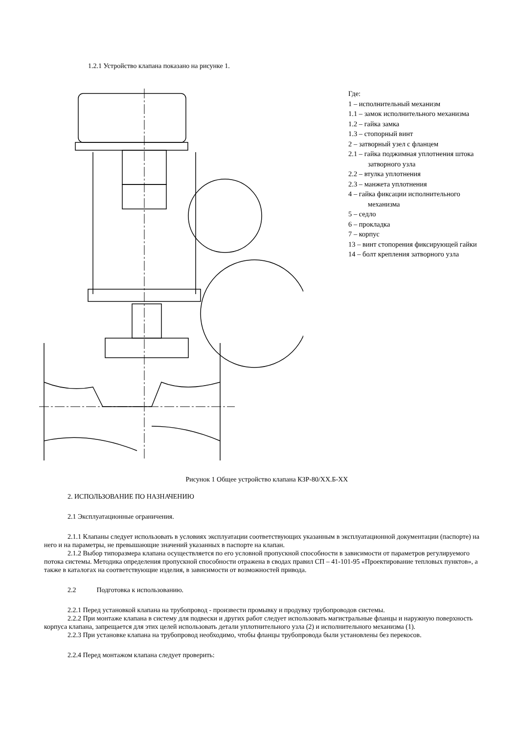1.2.1 Устройство клапана показано на рисунке 1.
Где:
1 – исполнительный механизм
1.1 – замок исполнительного механизма
1.2 – гайка замка
1.3 – стопорный винт
2 – затворный узел с фланцем
2.1 – гайка поджимная уплотнения штока
затворного узла
2.2 – втулка уплотнения
2.3 – манжета уплотнения
4 – гайка фиксации исполнительного
механизма
5 – седло
6 – прокладка
7 – корпус
13 – винт стопорения фиксирующей гайки
14 – болт крепления затворного узла
Рисунок 1 Общее устройство клапана КЗР-80/ХХ.Б-ХХ
2. ИСПОЛЬЗОВАНИЕ ПО НАЗНАЧЕНИЮ
2.1 Эксплуатационные ограничения.
2.1.1 Клапаны следует использовать в условиях эксплуатации соответствующих указанным в эксплуатационной документации (паспорте) на него и на параметры, не превышающие значений указанных в паспорте на клапан.
2.1.2 Выбор типоразмера клапана осуществляется по его условной пропускной способности в зависимости от параметров регулируемого потока системы. Методика определения пропускной способности отражена в сводах правил СП – 41-101-95 «Проектирование тепловых пунктов», а также в каталогах на соответствующие изделия, в зависимости от возможностей привода.
2.2 Подготовка к использованию.
2.2.1 Перед установкой клапана на трубопровод - произвести промывку и продувку трубопроводов системы.
2.2.2 При монтаже клапана в систему для подвески и других работ следует использовать магистральные фланцы и наружную поверхность корпуса клапана, запрещается для этих целей использовать детали уплотнительного узла (2) и исполнительного механизма (1).
2.2.3 При установке клапана на трубопровод необходимо, чтобы фланцы трубопровода были установлены без перекосов.
2.2.4 Перед монтажом клапана следует проверить: